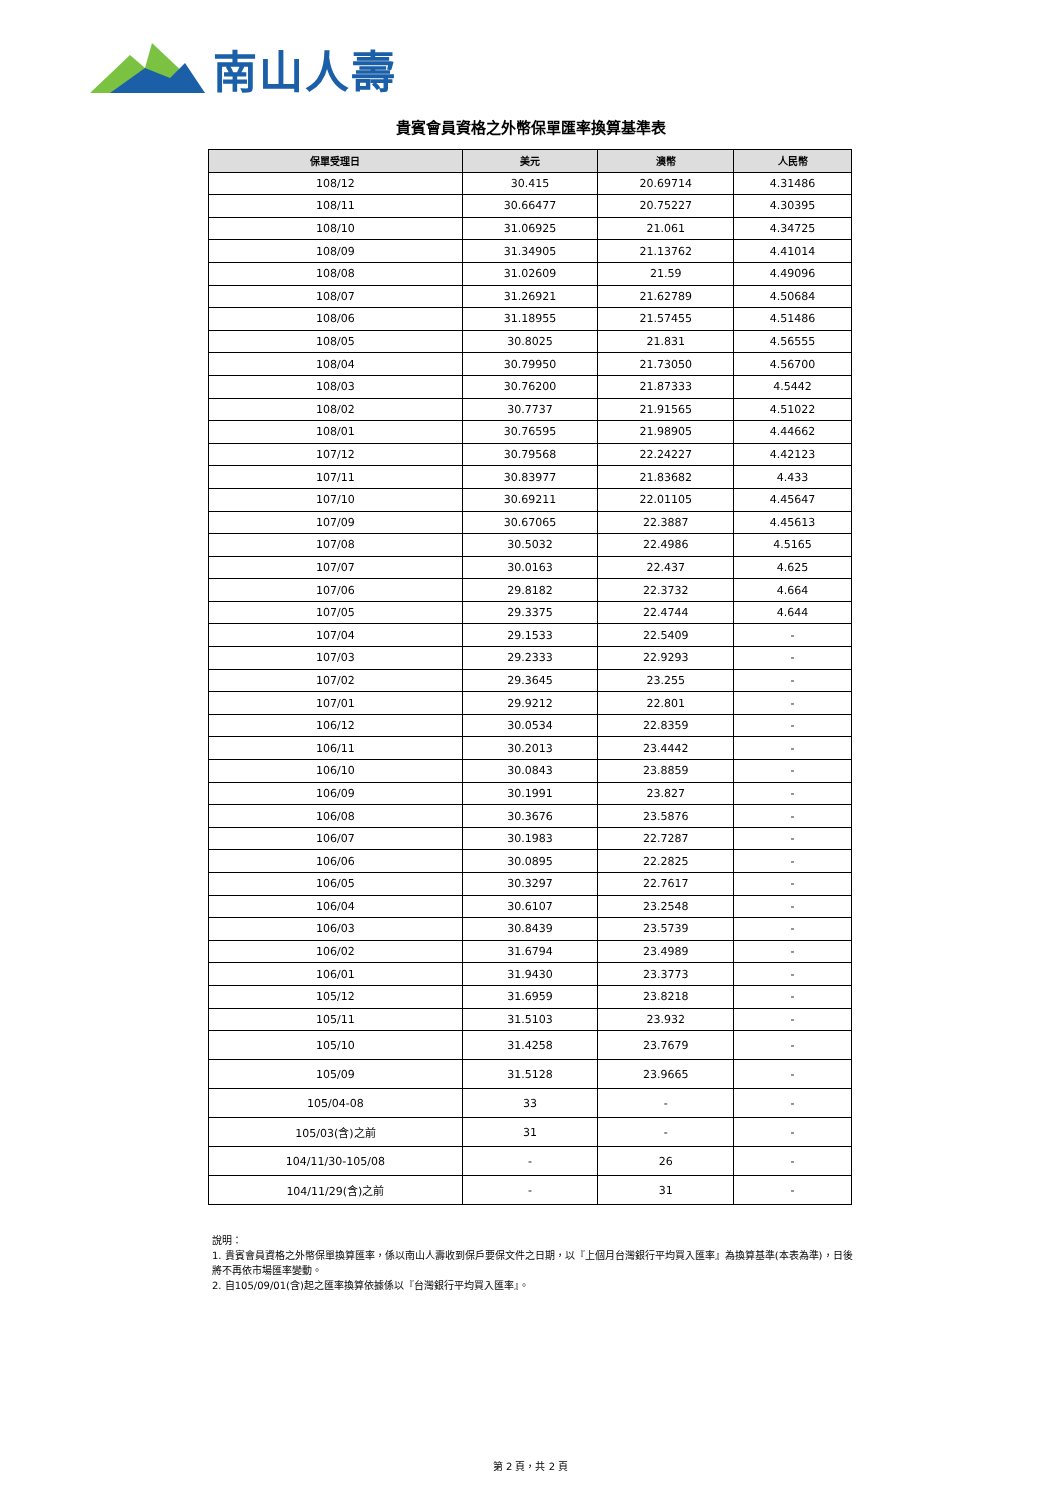南山人壽
貴賓會員資格之外幣保單匯率換算基準表
| 保單受理日 | 美元 | 澳幣 | 人民幣 |
| --- | --- | --- | --- |
| 108/12 | 30.415 | 20.69714 | 4.31486 |
| 108/11 | 30.66477 | 20.75227 | 4.30395 |
| 108/10 | 31.06925 | 21.061 | 4.34725 |
| 108/09 | 31.34905 | 21.13762 | 4.41014 |
| 108/08 | 31.02609 | 21.59 | 4.49096 |
| 108/07 | 31.26921 | 21.62789 | 4.50684 |
| 108/06 | 31.18955 | 21.57455 | 4.51486 |
| 108/05 | 30.8025 | 21.831 | 4.56555 |
| 108/04 | 30.79950 | 21.73050 | 4.56700 |
| 108/03 | 30.76200 | 21.87333 | 4.5442 |
| 108/02 | 30.7737 | 21.91565 | 4.51022 |
| 108/01 | 30.76595 | 21.98905 | 4.44662 |
| 107/12 | 30.79568 | 22.24227 | 4.42123 |
| 107/11 | 30.83977 | 21.83682 | 4.433 |
| 107/10 | 30.69211 | 22.01105 | 4.45647 |
| 107/09 | 30.67065 | 22.3887 | 4.45613 |
| 107/08 | 30.5032 | 22.4986 | 4.5165 |
| 107/07 | 30.0163 | 22.437 | 4.625 |
| 107/06 | 29.8182 | 22.3732 | 4.664 |
| 107/05 | 29.3375 | 22.4744 | 4.644 |
| 107/04 | 29.1533 | 22.5409 | - |
| 107/03 | 29.2333 | 22.9293 | - |
| 107/02 | 29.3645 | 23.255 | - |
| 107/01 | 29.9212 | 22.801 | - |
| 106/12 | 30.0534 | 22.8359 | - |
| 106/11 | 30.2013 | 23.4442 | - |
| 106/10 | 30.0843 | 23.8859 | - |
| 106/09 | 30.1991 | 23.827 | - |
| 106/08 | 30.3676 | 23.5876 | - |
| 106/07 | 30.1983 | 22.7287 | - |
| 106/06 | 30.0895 | 22.2825 | - |
| 106/05 | 30.3297 | 22.7617 | - |
| 106/04 | 30.6107 | 23.2548 | - |
| 106/03 | 30.8439 | 23.5739 | - |
| 106/02 | 31.6794 | 23.4989 | - |
| 106/01 | 31.9430 | 23.3773 | - |
| 105/12 | 31.6959 | 23.8218 | - |
| 105/11 | 31.5103 | 23.932 | - |
| 105/10 | 31.4258 | 23.7679 | - |
| 105/09 | 31.5128 | 23.9665 | - |
| 105/04-08 | 33 | - | - |
| 105/03(含)之前 | 31 | - | - |
| 104/11/30-105/08 | - | 26 | - |
| 104/11/29(含)之前 | - | 31 | - |
說明：
1. 貴賓會員資格之外幣保單換算匯率，係以南山人壽收到保戶要保文件之日期，以『上個月台灣銀行平均買入匯率』為換算基準(本表為準)，日後將不再依市場匯率變動。
2. 自105/09/01(含)起之匯率換算依據係以『台灣銀行平均買入匯率』。
第 2 頁，共 2 頁